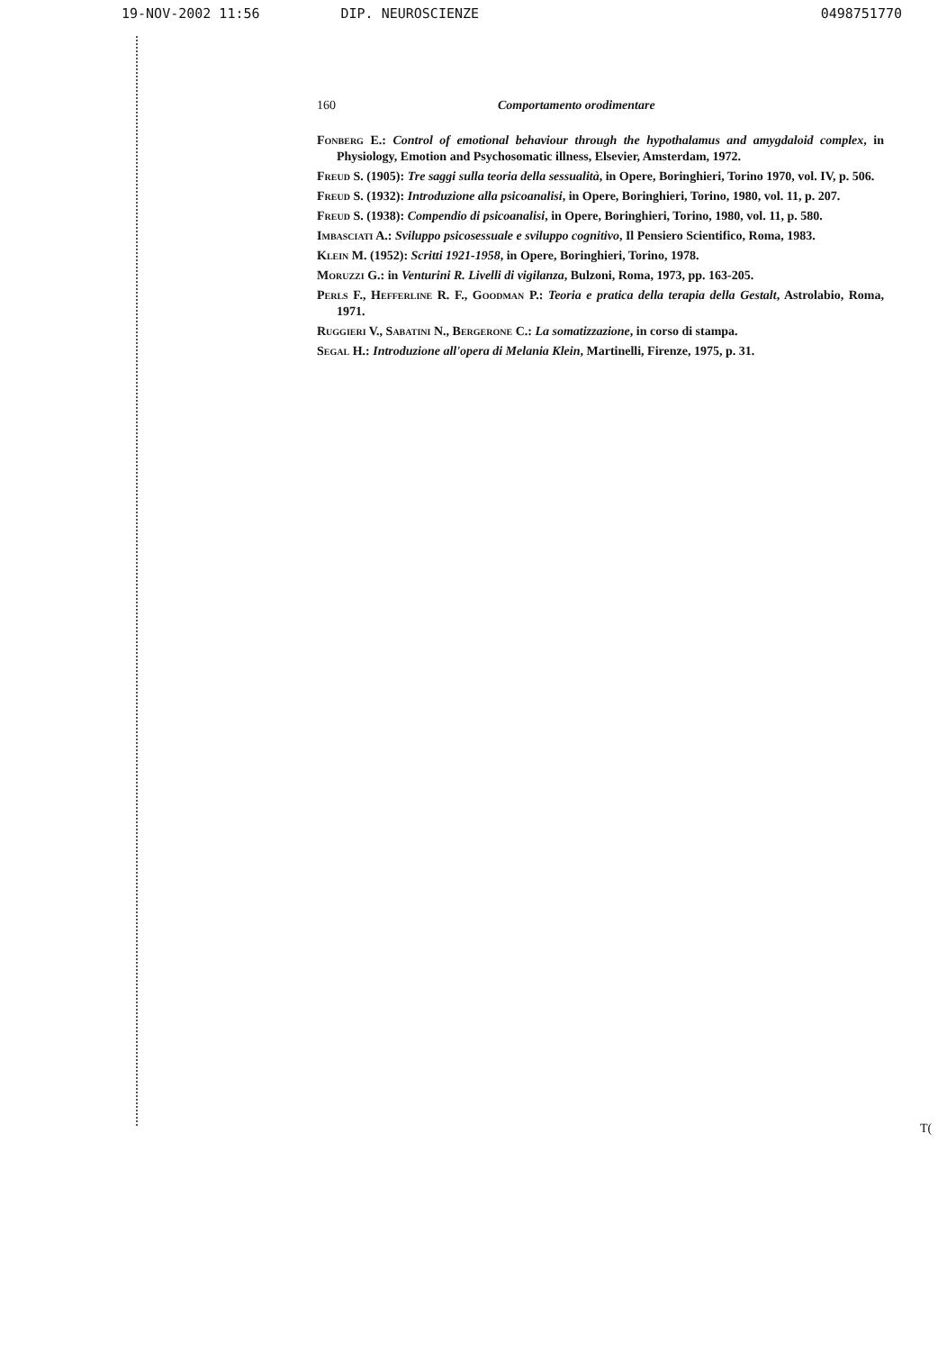19-NOV-2002 11:56 DIP. NEUROSCIENZE 0498751770
160 Comportamento orodimentare
Fonberg E.: Control of emotional behaviour through the hypothalamus and amygdaloid complex, in Physiology, Emotion and Psychosomatic illness, Elsevier, Amsterdam, 1972.
Freud S. (1905): Tre saggi sulla teoria della sessualità, in Opere, Boringhieri, Torino 1970, vol. IV, p. 506.
Freud S. (1932): Introduzione alla psicoanalisi, in Opere, Boringhieri, Torino, 1980, vol. 11, p. 207.
Freud S. (1938): Compendio di psicoanalisi, in Opere, Boringhieri, Torino, 1980, vol. 11, p. 580.
Imbasciati A.: Sviluppo psicosessuale e sviluppo cognitivo, Il Pensiero Scientifico, Roma, 1983.
Klein M. (1952): Scritti 1921-1958, in Opere, Boringhieri, Torino, 1978.
Moruzzi G.: in Venturini R. Livelli di vigilanza, Bulzoni, Roma, 1973, pp. 163-205.
Perls F., Hefferline R. F., Goodman P.: Teoria e pratica della terapia della Gestalt, Astrolabio, Roma, 1971.
Ruggieri V., Sabatini N., Bergerone C.: La somatizzazione, in corso di stampa.
Segal H.: Introduzione all'opera di Melania Klein, Martinelli, Firenze, 1975, p. 31.
T(